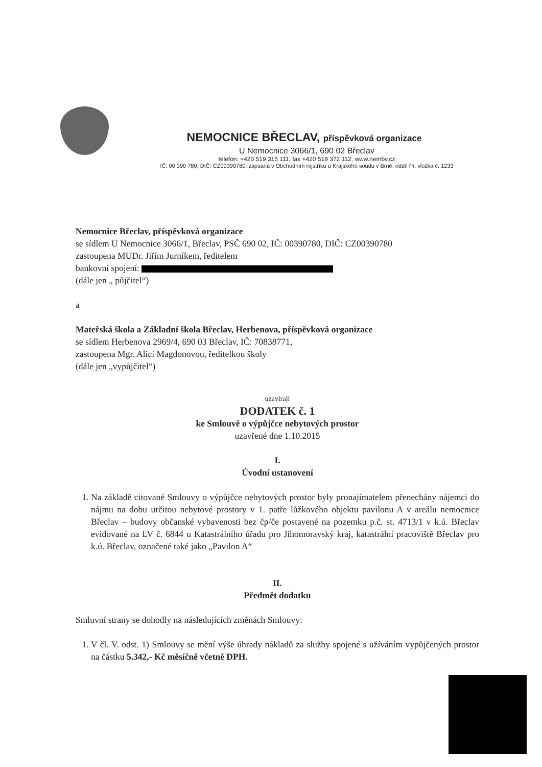NEMOCNICE BŘECLAV, příspěvková organizace
U Nemocnice 3066/1, 690 02 Břeclav
telefon: +420 519 315 111, fax +420 519 372 112, www.nembv.cz
IČ: 00 390 780, DIČ: CZ00390780, zapsaná v Obchodním rejstříku u Krajského soudu v Brně, oddíl Pr, vložka č. 1233
Nemocnice Břeclav, příspěvková organizace
se sídlem U Nemocnice 3066/1, Břeclav, PSČ 690 02, IČ: 00390780, DIČ: CZ00390780
zastoupena MUDr. Jiřím Jurníkem, ředitelem
bankovní spojení:
(dále jen „ půjčitel“)
a
Mateřská škola a Základní škola Břeclav, Herbenova, příspěvková organizace
se sídlem Herbenova 2969/4, 690 03 Břeclav, IČ: 70838771,
zastoupena Mgr. Alicí Magdonovou, ředitelkou školy
(dále jen „vypůjčitel“)
uzavírají
DODATEK č. 1
ke Smlouvě o výpůjčce nebytových prostor
uzavřené dne 1.10.2015
I.
Úvodní ustanovení
1. Na základě citované Smlouvy o výpůjčce nebytových prostor byly pronajímatelem přenechány nájemci do nájmu na dobu určitou nebytové prostory v 1. patře lůžkového objektu pavilonu A v areálu nemocnice Břeclav – budovy občanské vybavenosti bez čp/če postavené na pozemku p.č. st. 4713/1 v k.ú. Břeclav evidované na LV č. 6844 u Katastrálního úřadu pro Jihomoravský kraj, katastrální pracoviště Břeclav pro k.ú. Břeclav, označené také jako „Pavilon A“
II.
Předmět dodatku
Smluvní strany se dohodly na následujících změnách Smlouvy:
1. V čl. V. odst. 1) Smlouvy se mění výše úhrady nákladů za služby spojené s užíváním vypůjčených prostor na částku 5.342,- Kč měsíčně včetně DPH.